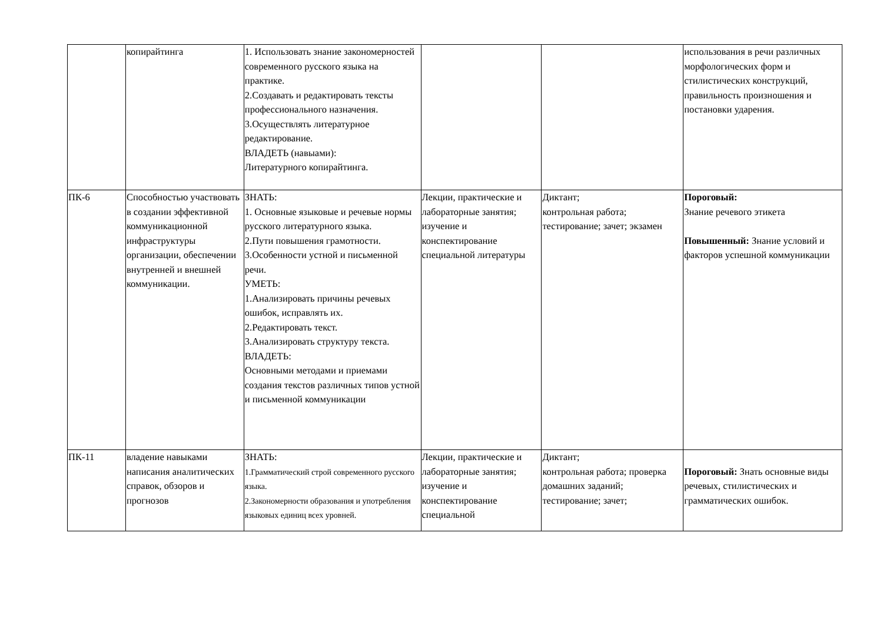| | копирайтинга | 1. Использовать знание закономерностей современного русского языка на практике. 2.Создавать и редактировать тексты профессионального назначения. 3.Осуществлять литературное редактирование. ВЛАДЕТЬ (навыами): Литературного копирайтинга. | | | использования в речи различных морфологических форм и стилистических конструкций, правильность произношения и постановки ударения. |
| ПК-6 | Способностью участвовать в создании эффективной коммуникационной инфраструктуры организации, обеспечении внутренней и внешней коммуникации. | ЗНАТЬ: 1. Основные языковые и речевые нормы русского литературного языка. 2.Пути повышения грамотности. 3.Особенности устной и письменной речи. УМЕТЬ: 1.Анализировать причины речевых ошибок, исправлять их. 2.Редактировать текст. 3.Анализировать структуру текста. ВЛАДЕТЬ: Основными методами и приемами создания текстов различных типов устной и письменной коммуникации | Лекции, практические и лабораторные занятия; изучение и конспектирование специальной литературы | Диктант; контрольная работа; тестирование; зачет; экзамен | Пороговый: Знание речевого этикета Повышенный: Знание условий и факторов успешной коммуникации |
| ПК-11 | владение навыками написания аналитических справок, обзоров и прогнозов | ЗНАТЬ: 1.Грамматический строй современного русского языка. 2.Закономерности образования и употребления языковых единиц всех уровней. | Лекции, практические и лабораторные занятия; изучение и конспектирование специальной | Диктант; контрольная работа; проверка домашних заданий; тестирование; зачет; | Пороговый: Знать основные виды речевых, стилистических и грамматических ошибок. |